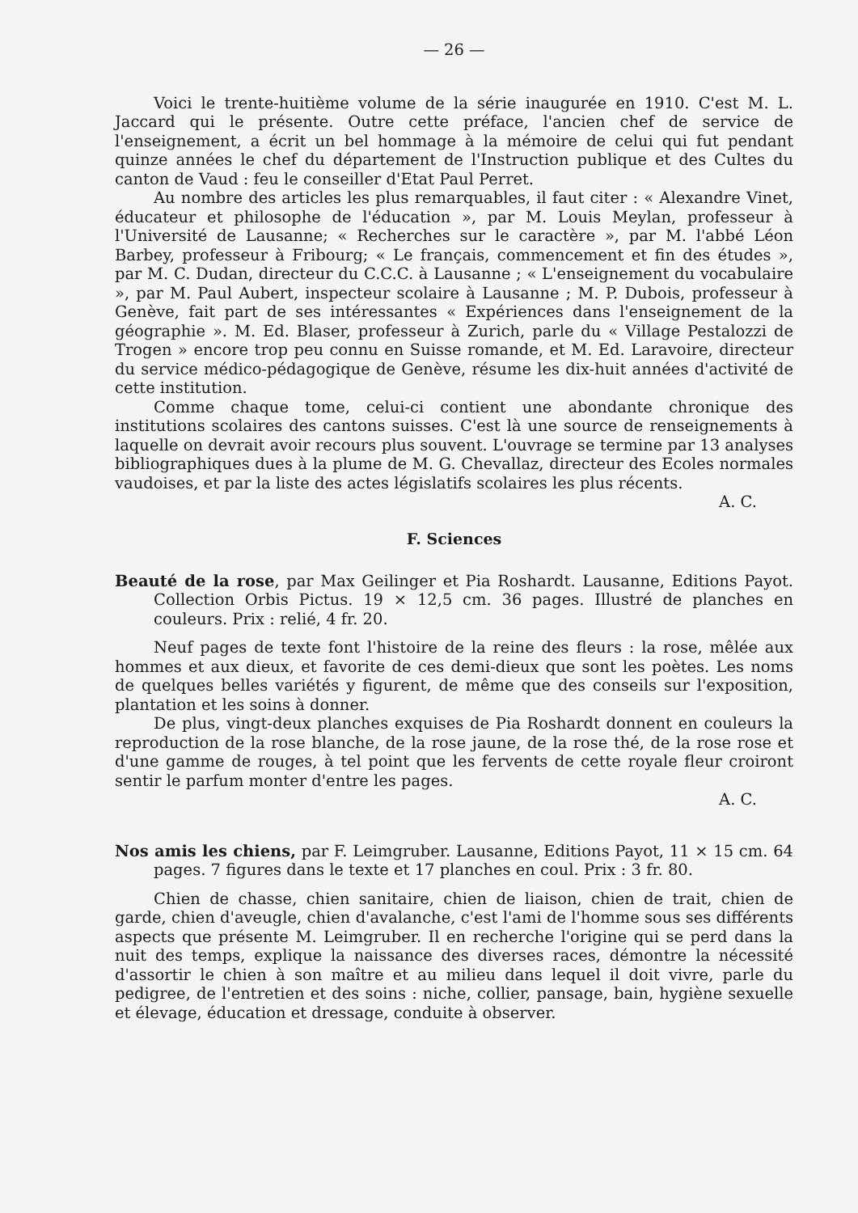— 26 —
Voici le trente-huitième volume de la série inaugurée en 1910. C'est M. L. Jaccard qui le présente. Outre cette préface, l'ancien chef de service de l'enseignement, a écrit un bel hommage à la mémoire de celui qui fut pendant quinze années le chef du département de l'Instruction publique et des Cultes du canton de Vaud : feu le conseiller d'Etat Paul Perret.
Au nombre des articles les plus remarquables, il faut citer : « Alexandre Vinet, éducateur et philosophe de l'éducation », par M. Louis Meylan, professeur à l'Université de Lausanne; « Recherches sur le caractère », par M. l'abbé Léon Barbey, professeur à Fribourg; « Le français, commencement et fin des études », par M. C. Dudan, directeur du C.C.C. à Lausanne ; « L'enseignement du vocabulaire », par M. Paul Aubert, inspecteur scolaire à Lausanne ; M. P. Dubois, professeur à Genève, fait part de ses intéressantes « Expériences dans l'enseignement de la géographie ». M. Ed. Blaser, professeur à Zurich, parle du « Village Pestalozzi de Trogen » encore trop peu connu en Suisse romande, et M. Ed. Laravoire, directeur du service médico-pédagogique de Genève, résume les dix-huit années d'activité de cette institution.
Comme chaque tome, celui-ci contient une abondante chronique des institutions scolaires des cantons suisses. C'est là une source de renseignements à laquelle on devrait avoir recours plus souvent. L'ouvrage se termine par 13 analyses bibliographiques dues à la plume de M. G. Chevallaz, directeur des Ecoles normales vaudoises, et par la liste des actes législatifs scolaires les plus récents. A. C.
F. Sciences
Beauté de la rose, par Max Geilinger et Pia Roshardt. Lausanne, Editions Payot. Collection Orbis Pictus. 19 × 12,5 cm. 36 pages. Illustré de planches en couleurs. Prix : relié, 4 fr. 20.
Neuf pages de texte font l'histoire de la reine des fleurs : la rose, mêlée aux hommes et aux dieux, et favorite de ces demi-dieux que sont les poètes. Les noms de quelques belles variétés y figurent, de même que des conseils sur l'exposition, plantation et les soins à donner.
De plus, vingt-deux planches exquises de Pia Roshardt donnent en couleurs la reproduction de la rose blanche, de la rose jaune, de la rose thé, de la rose rose et d'une gamme de rouges, à tel point que les fervents de cette royale fleur croiront sentir le parfum monter d'entre les pages.
A. C.
Nos amis les chiens, par F. Leimgruber. Lausanne, Editions Payot, 11 × 15 cm. 64 pages. 7 figures dans le texte et 17 planches en coul. Prix : 3 fr. 80.
Chien de chasse, chien sanitaire, chien de liaison, chien de trait, chien de garde, chien d'aveugle, chien d'avalanche, c'est l'ami de l'homme sous ses différents aspects que présente M. Leimgruber. Il en recherche l'origine qui se perd dans la nuit des temps, explique la naissance des diverses races, démontre la nécessité d'assortir le chien à son maître et au milieu dans lequel il doit vivre, parle du pedigree, de l'entretien et des soins : niche, collier, pansage, bain, hygiène sexuelle et élevage, éducation et dressage, conduite à observer.